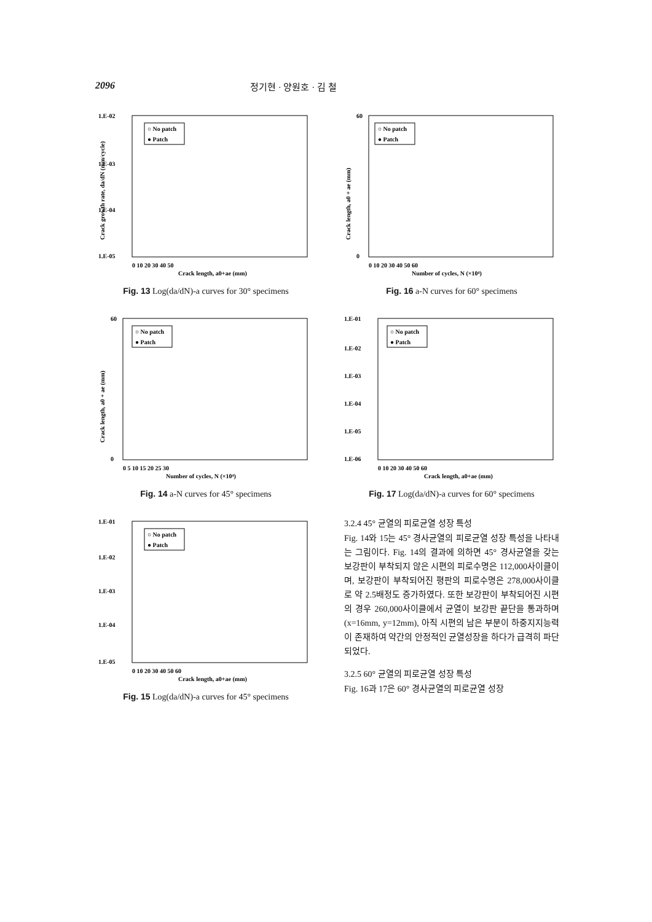2096 정기현 · 양원호 · 김 철
○ No patch
● Patch
1.E-02
1.E-03
1.E-04
1.E-05
0 10 20 30 40 50
Crack length, a0+ae (mm)
Crack growth rate, da/dN (mm/cycle)
Fig. 13 Log(da/dN)-a curves for 30° specimens
○ No patch
● Patch
60
0
0 5 10 15 20 25 30
Number of cycles, N (×10⁴)
Crack length, a0 + ae (mm)
Fig. 14 a-N curves for 45° specimens
○ No patch
● Patch
1.E-01
1.E-02
1.E-03
1.E-04
1.E-05
0 10 20 30 40 50 60
Crack length, a0+ae (mm)
Fig. 15 Log(da/dN)-a curves for 45° specimens
○ No patch
● Patch
60
0
0 10 20 30 40 50 60
Number of cycles, N (×10⁴)
Crack length, a0 + ae (mm)
Fig. 16 a-N curves for 60° specimens
○ No patch
● Patch
1.E-01
1.E-02
1.E-03
1.E-04
1.E-05
1.E-06
0 10 20 30 40 50 60
Crack length, a0+ae (mm)
Fig. 17 Log(da/dN)-a curves for 60° specimens
3.2.4 45° 균열의 피로균열 성장 특성
Fig. 14와 15는 45° 경사균열의 피로균열 성장 특성을 나타내는 그림이다. Fig. 14의 결과에 의하면 45° 경사균열을 갖는 보강판이 부착되지 않은 시편의 피로수명은 112,000사이클이며, 보강판이 부착되어진 평판의 피로수명은 278,000사이클로 약 2.5배정도 증가하였다. 또한 보강판이 부착되어진 시편의 경우 260,000사이클에서 균열이 보강판 끝단을 통과하며(x=16mm, y=12mm), 아직 시편의 남은 부분이 하중지지능력이 존재하여 약간의 안정적인 균열성장을 하다가 급격히 파단되었다.
3.2.5 60° 균열의 피로균열 성장 특성
Fig. 16과 17은 60° 경사균열의 피로균열 성장